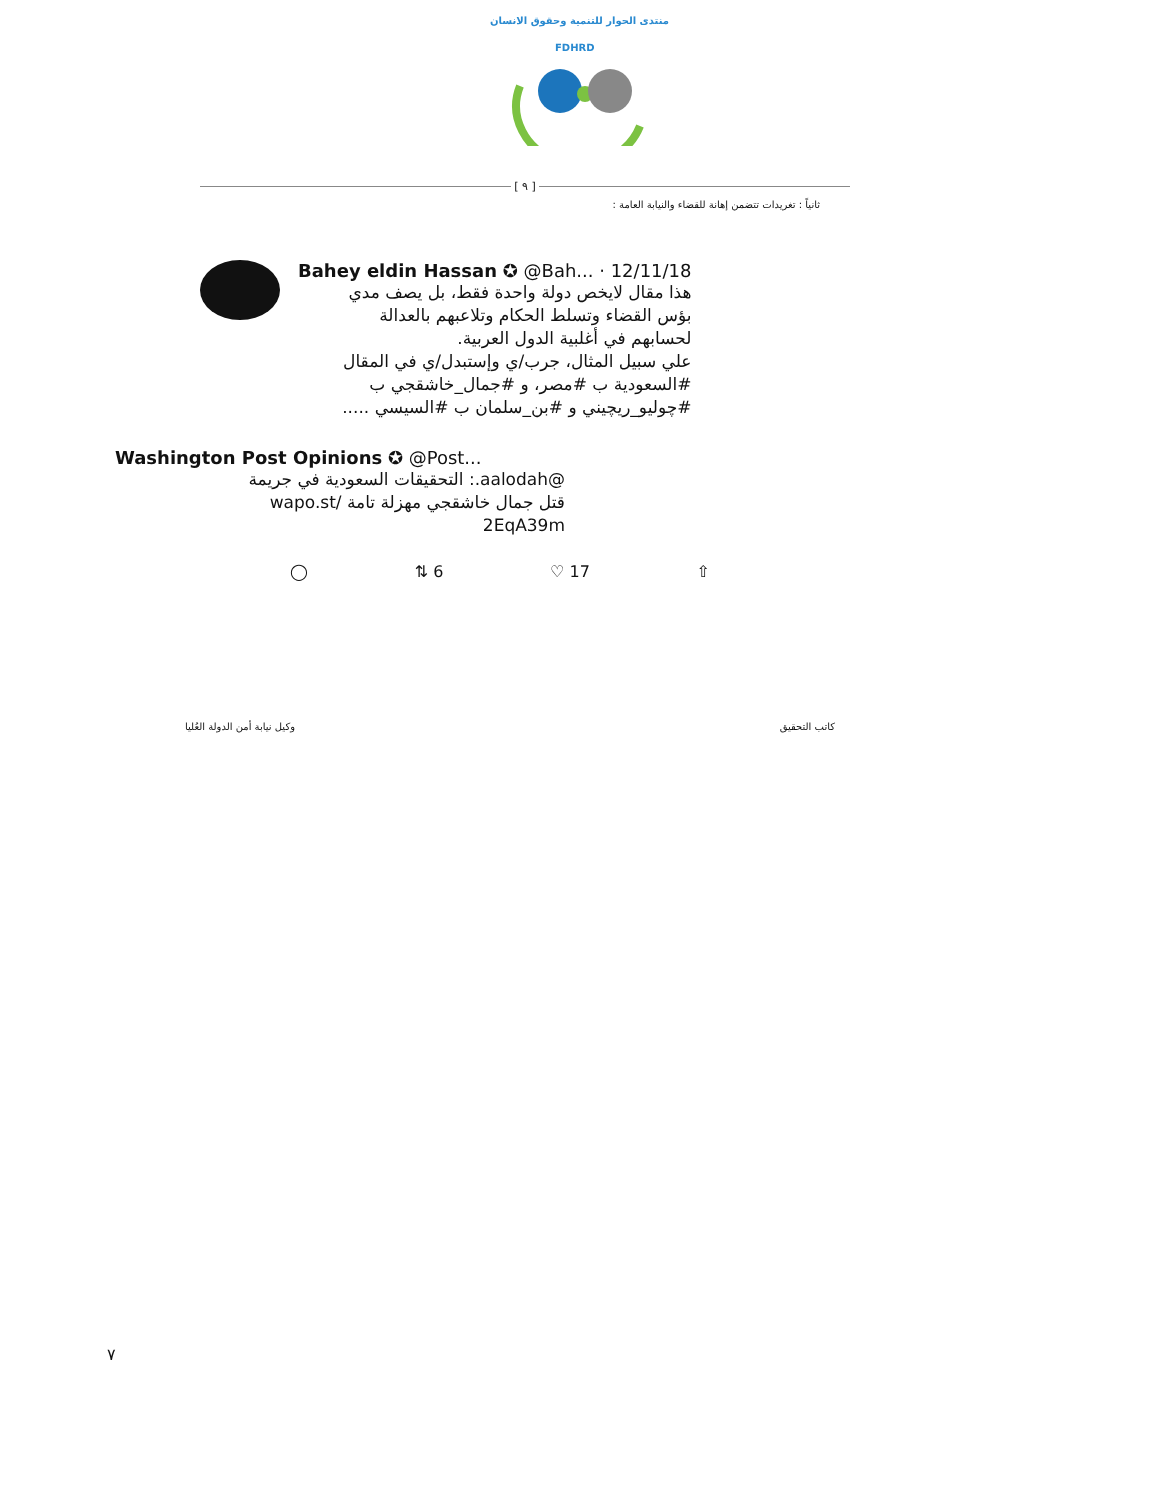منتدى الحوار للتنمية وحقوق الانسان
FDHRD
[ ٩ ]
ثانياً : تغريدات تتضمن إهانة للقضاء والنيابة العامة :
Bahey eldin Hassan ✪ @Bah... · 12/11/18
هذا مقال لايخص دولة واحدة فقط، بل يصف مدي
بؤس القضاء وتسلط الحكام وتلاعبهم بالعدالة
لحسابهم في أغلبية الدول العربية.
علي سبيل المثال، جرب/ي وإستبدل/ي في المقال
#السعودية ب #مصر، و #جمال_خاشقجي ب
#چوليو_ريچيني و #بن_سلمان ب #السيسي .....
Washington Post Opinions ✪ @Post...
@aalodah.: التحقيقات السعودية في جريمة
قتل جمال خاشقجي مهزلة تامة /wapo.st
2EqA39m
◯ ⇅ 6 ♡ 17 ⇧
كاتب التحقيق وكيل نيابة أمن الدولة العُليا
٧